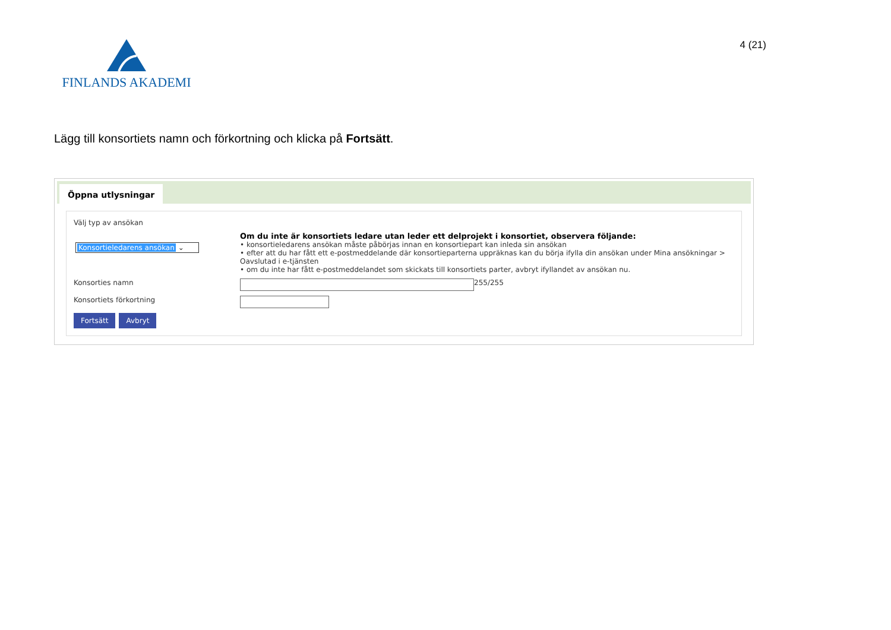FINLANDS AKADEMI
4 (21)
Lägg till konsortiets namn och förkortning och klicka på Fortsätt.
Öppna utlysningar
Välj typ av ansökan
Konsortieledarens ansökan ⌄
Om du inte är konsortiets ledare utan leder ett delprojekt i konsortiet, observera följande:
• konsortieledarens ansökan måste påbörjas innan en konsortiepart kan inleda sin ansökan
• efter att du har fått ett e-postmeddelande där konsortieparterna uppräknas kan du börja ifylla din ansökan under Mina ansökningar > Oavslutad i e-tjänsten
• om du inte har fått e-postmeddelandet som skickats till konsortiets parter, avbryt ifyllandet av ansökan nu.
Konsorties namn
255/255
Konsortiets förkortning
Fortsätt Avbryt